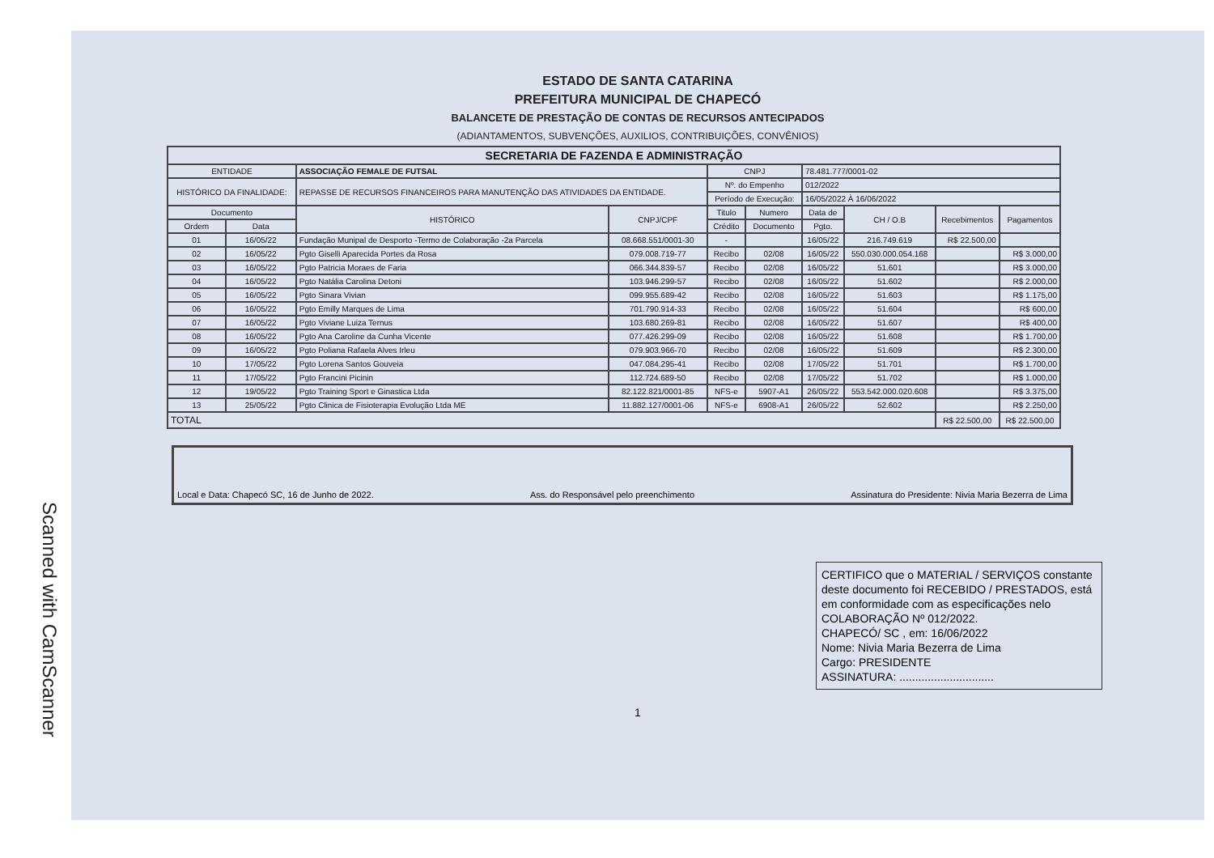Scanned with CamScanner
ESTADO DE SANTA CATARINA
PREFEITURA MUNICIPAL DE CHAPECÓ
BALANCETE DE PRESTAÇÃO DE CONTAS DE RECURSOS ANTECIPADOS
(ADIANTAMENTOS, SUBVENÇÕES, AUXILIOS, CONTRIBUIÇÕES, CONVÊNIOS)
| SECRETARIA DE FAZENDA E ADMINISTRAÇÃO | | | | | | | | | |
| ENTIDADE | | ASSOCIAÇÃO FEMALE DE FUTSAL | | CNPJ | | 78.481.777/0001-02 | | | |
| HISTÓRICO DA FINALIDADE: | | REPASSE DE RECURSOS FINANCEIROS PARA MANUTENÇÃO DAS ATIVIDADES DA ENTIDADE. | | Nº. do Empenho | | 012/2022 | | | |
| | | | | Período de Execução: | | 16/05/2022 À 16/06/2022 | | | |
| Documento | | HISTÓRICO | CNPJ/CPF | Titulo | Numero | Data de | CH / O.B | Recebimentos | Pagamentos |
| Ordem | Data | | | Crédito | Documento | Pgto. | | | |
| 01 | 16/05/22 | Fundação Munipal de Desporto -Termo de Colaboração -2a Parcela | 08.668.551/0001-30 | - | | 16/05/22 | 216.749.619 | R$ 22.500,00 | |
| 02 | 16/05/22 | Pgto Giselli Aparecida Portes da Rosa | 079.008.719-77 | Recibo | 02/08 | 16/05/22 | 550.030.000.054.168 | | R$ 3.000,00 |
| 03 | 16/05/22 | Pgto Patricia Moraes de Faria | 066.344.839-57 | Recibo | 02/08 | 16/05/22 | 51.601 | | R$ 3.000,00 |
| 04 | 16/05/22 | Pgto Natália Carolina Detoni | 103.946.299-57 | Recibo | 02/08 | 16/05/22 | 51.602 | | R$ 2.000,00 |
| 05 | 16/05/22 | Pgto Sinara Vivian | 099.955.689-42 | Recibo | 02/08 | 16/05/22 | 51.603 | | R$ 1.175,00 |
| 06 | 16/05/22 | Pgto Emilly Marques de Lima | 701.790.914-33 | Recibo | 02/08 | 16/05/22 | 51.604 | | R$ 600,00 |
| 07 | 16/05/22 | Pgto Viviane Luiza Ternus | 103.680.269-81 | Recibo | 02/08 | 16/05/22 | 51.607 | | R$ 400,00 |
| 08 | 16/05/22 | Pgto Ana Caroline da Cunha Vicente | 077.426.299-09 | Recibo | 02/08 | 16/05/22 | 51.608 | | R$ 1.700,00 |
| 09 | 16/05/22 | Pgto Poliana Rafaela Alves Irleu | 079.903.966-70 | Recibo | 02/08 | 16/05/22 | 51.609 | | R$ 2.300,00 |
| 10 | 17/05/22 | Pgto Lorena Santos Gouveia | 047.084.295-41 | Recibo | 02/08 | 17/05/22 | 51.701 | | R$ 1.700,00 |
| 11 | 17/05/22 | Pgto Francini Picinin | 112.724.689-50 | Recibo | 02/08 | 17/05/22 | 51.702 | | R$ 1.000,00 |
| 12 | 19/05/22 | Pgto Training Sport e Ginastica Ltda | 82.122.821/0001-85 | NFS-e | 5907-A1 | 26/05/22 | 553.542.000.020.608 | | R$ 3.375,00 |
| 13 | 25/05/22 | Pgto Clinica de Fisioterapia Evolução Ltda ME | 11.882.127/0001-06 | NFS-e | 6908-A1 | 26/05/22 | 52.602 | | R$ 2.250,00 |
| TOTAL | | | | | | | | R$ 22.500,00 | R$ 22.500,00 |
Local e Data: Chapecó SC, 16 de Junho de 2022. Ass. do Responsável pelo preenchimento Assinatura do Presidente: Nivia Maria Bezerra de Lima
CERTIFICO que o MATERIAL / SERVIÇOS constante deste documento foi RECEBIDO / PRESTADOS, está em conformidade com as especificações nelo COLABORAÇÃO Nº 012/2022.
CHAPECÓ/ SC , em: 16/06/2022
Nome: Nivia Maria Bezerra de Lima
Cargo: PRESIDENTE
ASSINATURA: ..............................
1